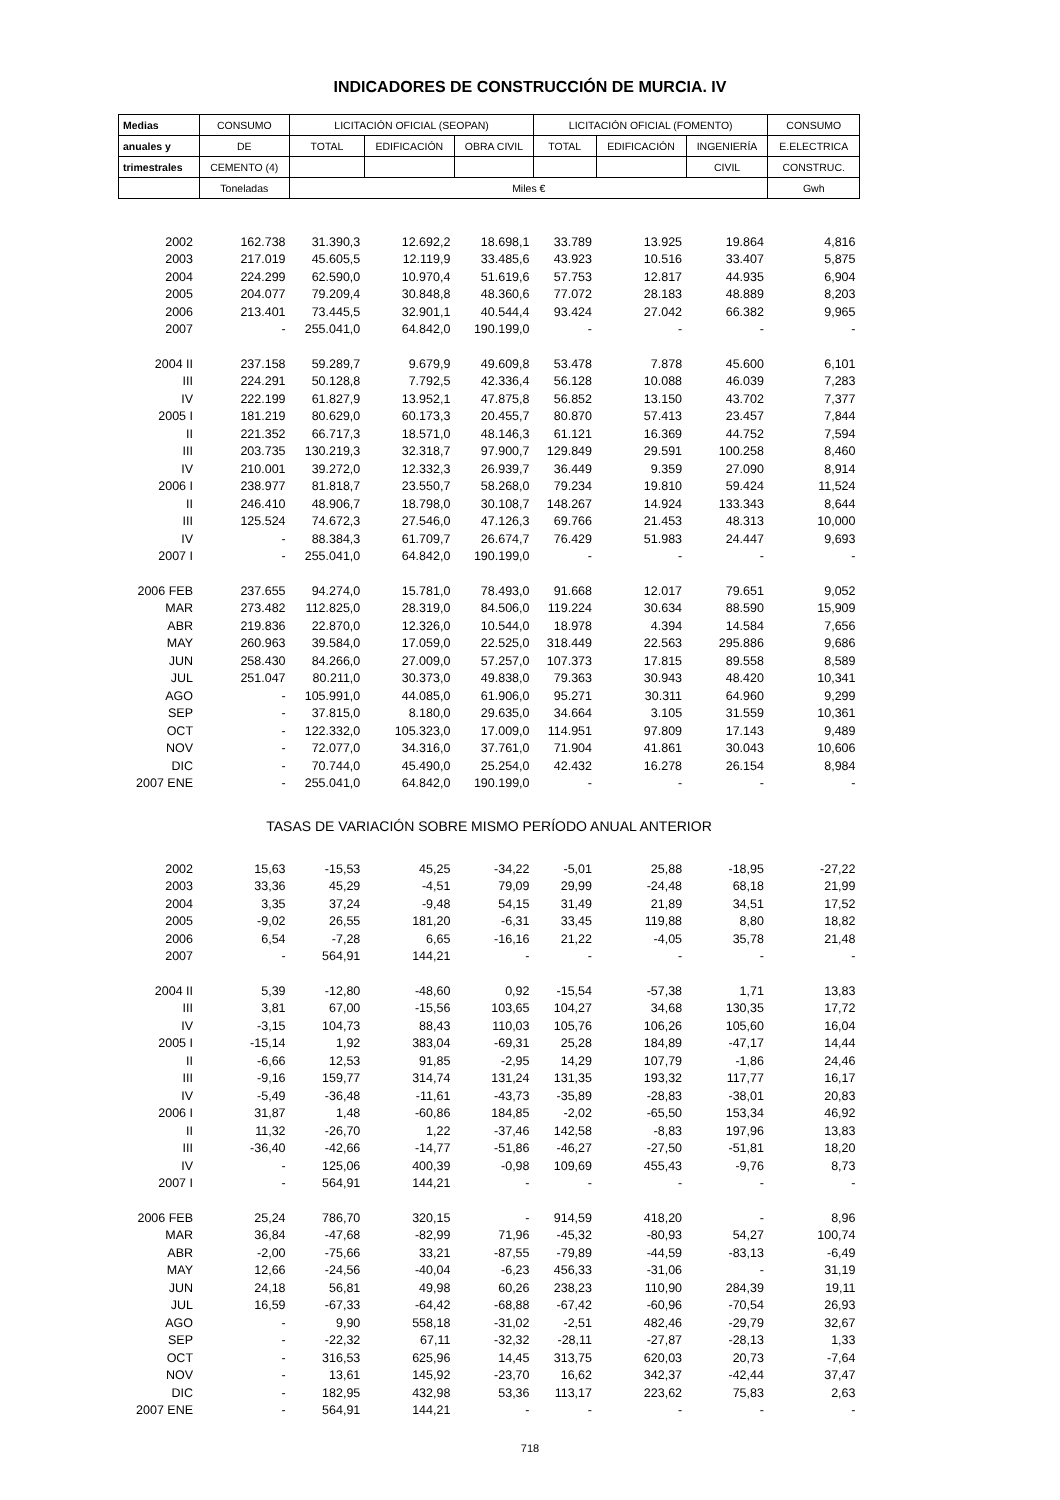INDICADORES DE CONSTRUCCIÓN DE MURCIA. IV
| Medias | CONSUMO | LICITACIÓN OFICIAL (SEOPAN) | | | LICITACIÓN OFICIAL (FOMENTO) | | | CONSUMO |
| --- | --- | --- | --- | --- | --- | --- | --- | --- |
| anuales y | DE | TOTAL | EDIFICACIÓN | OBRA CIVIL | TOTAL | EDIFICACIÓN | INGENIERÍA | E.ELECTRICA |
| trimestrales | CEMENTO (4) | | | | | | CIVIL | CONSTRUC. |
| | Toneladas | Miles € | | | | | | Gwh |
| 2002 | 162.738 | 31.390,3 | 12.692,2 | 18.698,1 | 33.789 | 13.925 | 19.864 | 4,816 |
| 2003 | 217.019 | 45.605,5 | 12.119,9 | 33.485,6 | 43.923 | 10.516 | 33.407 | 5,875 |
| 2004 | 224.299 | 62.590,0 | 10.970,4 | 51.619,6 | 57.753 | 12.817 | 44.935 | 6,904 |
| 2005 | 204.077 | 79.209,4 | 30.848,8 | 48.360,6 | 77.072 | 28.183 | 48.889 | 8,203 |
| 2006 | 213.401 | 73.445,5 | 32.901,1 | 40.544,4 | 93.424 | 27.042 | 66.382 | 9,965 |
| 2007 | - | 255.041,0 | 64.842,0 | 190.199,0 | - | - | - | - |
| 2004 II | 237.158 | 59.289,7 | 9.679,9 | 49.609,8 | 53.478 | 7.878 | 45.600 | 6,101 |
| III | 224.291 | 50.128,8 | 7.792,5 | 42.336,4 | 56.128 | 10.088 | 46.039 | 7,283 |
| IV | 222.199 | 61.827,9 | 13.952,1 | 47.875,8 | 56.852 | 13.150 | 43.702 | 7,377 |
| 2005 I | 181.219 | 80.629,0 | 60.173,3 | 20.455,7 | 80.870 | 57.413 | 23.457 | 7,844 |
| II | 221.352 | 66.717,3 | 18.571,0 | 48.146,3 | 61.121 | 16.369 | 44.752 | 7,594 |
| III | 203.735 | 130.219,3 | 32.318,7 | 97.900,7 | 129.849 | 29.591 | 100.258 | 8,460 |
| IV | 210.001 | 39.272,0 | 12.332,3 | 26.939,7 | 36.449 | 9.359 | 27.090 | 8,914 |
| 2006 I | 238.977 | 81.818,7 | 23.550,7 | 58.268,0 | 79.234 | 19.810 | 59.424 | 11,524 |
| II | 246.410 | 48.906,7 | 18.798,0 | 30.108,7 | 148.267 | 14.924 | 133.343 | 8,644 |
| III | 125.524 | 74.672,3 | 27.546,0 | 47.126,3 | 69.766 | 21.453 | 48.313 | 10,000 |
| IV | - | 88.384,3 | 61.709,7 | 26.674,7 | 76.429 | 51.983 | 24.447 | 9,693 |
| 2007 I | - | 255.041,0 | 64.842,0 | 190.199,0 | - | - | - | - |
| 2006 FEB | 237.655 | 94.274,0 | 15.781,0 | 78.493,0 | 91.668 | 12.017 | 79.651 | 9,052 |
| MAR | 273.482 | 112.825,0 | 28.319,0 | 84.506,0 | 119.224 | 30.634 | 88.590 | 15,909 |
| ABR | 219.836 | 22.870,0 | 12.326,0 | 10.544,0 | 18.978 | 4.394 | 14.584 | 7,656 |
| MAY | 260.963 | 39.584,0 | 17.059,0 | 22.525,0 | 318.449 | 22.563 | 295.886 | 9,686 |
| JUN | 258.430 | 84.266,0 | 27.009,0 | 57.257,0 | 107.373 | 17.815 | 89.558 | 8,589 |
| JUL | 251.047 | 80.211,0 | 30.373,0 | 49.838,0 | 79.363 | 30.943 | 48.420 | 10,341 |
| AGO | - | 105.991,0 | 44.085,0 | 61.906,0 | 95.271 | 30.311 | 64.960 | 9,299 |
| SEP | - | 37.815,0 | 8.180,0 | 29.635,0 | 34.664 | 3.105 | 31.559 | 10,361 |
| OCT | - | 122.332,0 | 105.323,0 | 17.009,0 | 114.951 | 97.809 | 17.143 | 9,489 |
| NOV | - | 72.077,0 | 34.316,0 | 37.761,0 | 71.904 | 41.861 | 30.043 | 10,606 |
| DIC | - | 70.744,0 | 45.490,0 | 25.254,0 | 42.432 | 16.278 | 26.154 | 8,984 |
| 2007 ENE | - | 255.041,0 | 64.842,0 | 190.199,0 | - | - | - | - |
| TASAS DE VARIACIÓN SOBRE MISMO PERÍODO ANUAL ANTERIOR | | | | | | | | |
| 2002 | 15,63 | -15,53 | 45,25 | -34,22 | -5,01 | 25,88 | -18,95 | -27,22 |
| 2003 | 33,36 | 45,29 | -4,51 | 79,09 | 29,99 | -24,48 | 68,18 | 21,99 |
| 2004 | 3,35 | 37,24 | -9,48 | 54,15 | 31,49 | 21,89 | 34,51 | 17,52 |
| 2005 | -9,02 | 26,55 | 181,20 | -6,31 | 33,45 | 119,88 | 8,80 | 18,82 |
| 2006 | 6,54 | -7,28 | 6,65 | -16,16 | 21,22 | -4,05 | 35,78 | 21,48 |
| 2007 | - | 564,91 | 144,21 | - | - | - | - | - |
| 2004 II | 5,39 | -12,80 | -48,60 | 0,92 | -15,54 | -57,38 | 1,71 | 13,83 |
| III | 3,81 | 67,00 | -15,56 | 103,65 | 104,27 | 34,68 | 130,35 | 17,72 |
| IV | -3,15 | 104,73 | 88,43 | 110,03 | 105,76 | 106,26 | 105,60 | 16,04 |
| 2005 I | -15,14 | 1,92 | 383,04 | -69,31 | 25,28 | 184,89 | -47,17 | 14,44 |
| II | -6,66 | 12,53 | 91,85 | -2,95 | 14,29 | 107,79 | -1,86 | 24,46 |
| III | -9,16 | 159,77 | 314,74 | 131,24 | 131,35 | 193,32 | 117,77 | 16,17 |
| IV | -5,49 | -36,48 | -11,61 | -43,73 | -35,89 | -28,83 | -38,01 | 20,83 |
| 2006 I | 31,87 | 1,48 | -60,86 | 184,85 | -2,02 | -65,50 | 153,34 | 46,92 |
| II | 11,32 | -26,70 | 1,22 | -37,46 | 142,58 | -8,83 | 197,96 | 13,83 |
| III | -36,40 | -42,66 | -14,77 | -51,86 | -46,27 | -27,50 | -51,81 | 18,20 |
| IV | - | 125,06 | 400,39 | -0,98 | 109,69 | 455,43 | -9,76 | 8,73 |
| 2007 I | - | 564,91 | 144,21 | - | - | - | - | - |
| 2006 FEB | 25,24 | 786,70 | 320,15 | - | 914,59 | 418,20 | - | 8,96 |
| MAR | 36,84 | -47,68 | -82,99 | 71,96 | -45,32 | -80,93 | 54,27 | 100,74 |
| ABR | -2,00 | -75,66 | 33,21 | -87,55 | -79,89 | -44,59 | -83,13 | -6,49 |
| MAY | 12,66 | -24,56 | -40,04 | -6,23 | 456,33 | -31,06 | - | 31,19 |
| JUN | 24,18 | 56,81 | 49,98 | 60,26 | 238,23 | 110,90 | 284,39 | 19,11 |
| JUL | 16,59 | -67,33 | -64,42 | -68,88 | -67,42 | -60,96 | -70,54 | 26,93 |
| AGO | - | 9,90 | 558,18 | -31,02 | -2,51 | 482,46 | -29,79 | 32,67 |
| SEP | - | -22,32 | 67,11 | -32,32 | -28,11 | -27,87 | -28,13 | 1,33 |
| OCT | - | 316,53 | 625,96 | 14,45 | 313,75 | 620,03 | 20,73 | -7,64 |
| NOV | - | 13,61 | 145,92 | -23,70 | 16,62 | 342,37 | -42,44 | 37,47 |
| DIC | - | 182,95 | 432,98 | 53,36 | 113,17 | 223,62 | 75,83 | 2,63 |
| 2007 ENE | - | 564,91 | 144,21 | - | - | - | - | - |
718